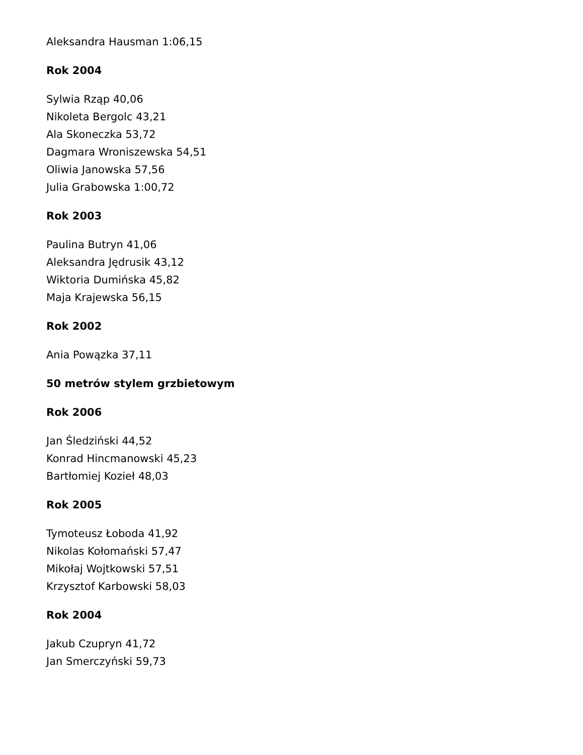Aleksandra Hausman 1:06,15
Rok 2004
Sylwia Rząp 40,06
Nikoleta Bergolc 43,21
Ala Skoneczka 53,72
Dagmara Wroniszewska 54,51
Oliwia Janowska 57,56
Julia Grabowska 1:00,72
Rok 2003
Paulina Butryn 41,06
Aleksandra Jędrusik 43,12
Wiktoria Dumińska 45,82
Maja Krajewska 56,15
Rok 2002
Ania Powązka 37,11
50 metrów stylem grzbietowym
Rok 2006
Jan Śledziński 44,52
Konrad Hincmanowski 45,23
Bartłomiej Kozieł 48,03
Rok 2005
Tymoteusz Łoboda 41,92
Nikolas Kołomański 57,47
Mikołaj Wojtkowski 57,51
Krzysztof Karbowski 58,03
Rok 2004
Jakub Czupryn 41,72
Jan Smerczyński 59,73